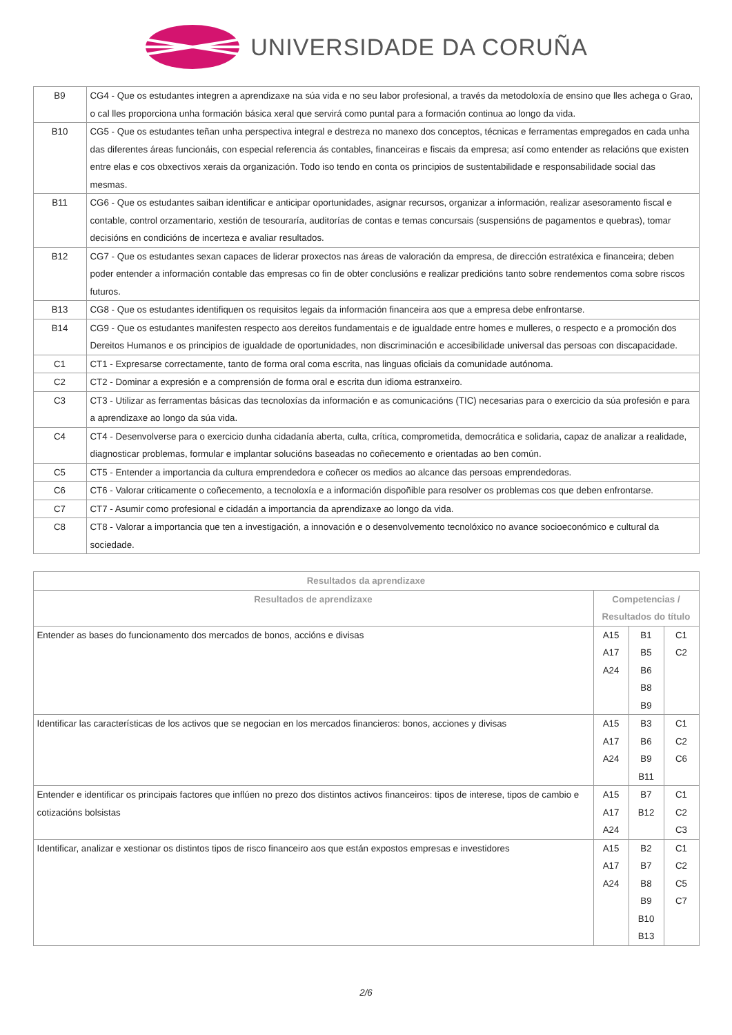UNIVERSIDADE DA CORUÑA
| B9 | CG4 - Que os estudantes integren a aprendizaxe na súa vida e no seu labor profesional, a través da metodoloxía de ensino que lles achega o Grao, o cal lles proporciona unha formación básica xeral que servirá como puntal para a formación continua ao longo da vida. |
| B10 | CG5 - Que os estudantes teñan unha perspectiva integral e destreza no manexo dos conceptos, técnicas e ferramentas empregados en cada unha das diferentes áreas funcionáis, con especial referencia ás contables, financeiras e fiscais da empresa; así como entender as relacións que existen entre elas e cos obxectivos xerais da organización. Todo iso tendo en conta os principios de sustentabilidade e responsabilidade social das mesmas. |
| B11 | CG6 - Que os estudantes saiban identificar e anticipar oportunidades, asignar recursos, organizar a información, realizar asesoramento fiscal e contable, control orzamentario, xestión de tesouraría, auditorías de contas e temas concursais (suspensións de pagamentos e quebras), tomar decisións en condicións de incerteza e avaliar resultados. |
| B12 | CG7 - Que os estudantes sexan capaces de liderar proxectos nas áreas de valoración da empresa, de dirección estratéxica e financeira; deben poder entender a información contable das empresas co fin de obter conclusións e realizar predicións tanto sobre rendementos coma sobre riscos futuros. |
| B13 | CG8 - Que os estudantes identifiquen os requisitos legais da información financeira aos que a empresa debe enfrontarse. |
| B14 | CG9 - Que os estudantes manifesten respecto aos dereitos fundamentais e de igualdade entre homes e mulleres, o respecto e a promoción dos Dereitos Humanos e os principios de igualdade de oportunidades, non discriminación e accesibilidade universal das persoas con discapacidade. |
| C1 | CT1 - Expresarse correctamente, tanto de forma oral coma escrita, nas linguas oficiais da comunidade autónoma. |
| C2 | CT2 - Dominar a expresión e a comprensión de forma oral e escrita dun idioma estranxeiro. |
| C3 | CT3 - Utilizar as ferramentas básicas das tecnoloxías da información e as comunicacións (TIC) necesarias para o exercicio da súa profesión e para a aprendizaxe ao longo da súa vida. |
| C4 | CT4 - Desenvolverse para o exercicio dunha cidadanía aberta, culta, crítica, comprometida, democrática e solidaria, capaz de analizar a realidade, diagnosticar problemas, formular e implantar solucións baseadas no coñecemento e orientadas ao ben común. |
| C5 | CT5 - Entender a importancia da cultura emprendedora e coñecer os medios ao alcance das persoas emprendedoras. |
| C6 | CT6 - Valorar criticamente o coñecemento, a tecnoloxía e a información dispoñible para resolver os problemas cos que deben enfrontarse. |
| C7 | CT7 - Asumir como profesional e cidadán a importancia da aprendizaxe ao longo da vida. |
| C8 | CT8 - Valorar a importancia que ten a investigación, a innovación e o desenvolvemento tecnolóxico no avance socioeconómico e cultural da sociedade. |
| Resultados da aprendizaxe | | | |
| --- | --- | --- | --- |
| Resultados de aprendizaxe | Competencias / Resultados do título | | |
| Entender as bases do funcionamento dos mercados de bonos, accións e divisas | A15 A17 A24 | B1 B5 B6 B8 B9 | C1 C2 |
| Identificar las características de los activos que se negocian en los mercados financieros: bonos, acciones y divisas | A15 A17 A24 | B3 B6 B9 B11 | C1 C2 C6 |
| Entender e identificar os principais factores que inflúen no prezo dos distintos activos financeiros: tipos de interese, tipos de cambio e cotizacións bolsistas | A15 A17 A24 | B7 B12 | C1 C2 C3 |
| Identificar, analizar e xestionar os distintos tipos de risco financeiro aos que están expostos empresas e investidores | A15 A17 A24 | B2 B7 B8 B9 B10 B13 | C1 C2 C5 C7 |
2/6